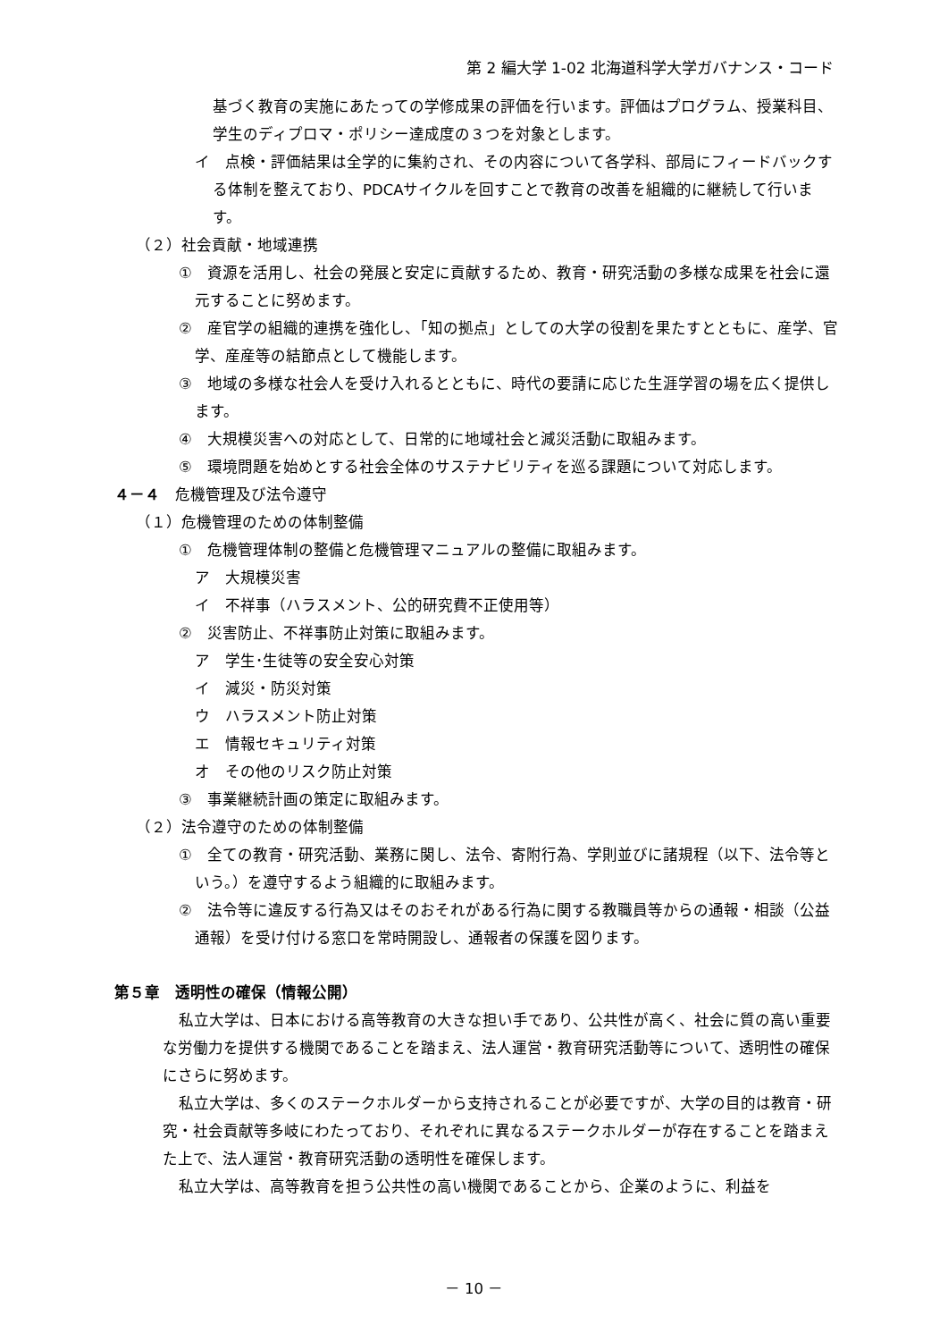第 2 編大学 1-02 北海道科学大学ガバナンス・コード
基づく教育の実施にあたっての学修成果の評価を行います。評価はプログラム、授業科目、学生のディプロマ・ポリシー達成度の３つを対象とします。
イ　点検・評価結果は全学的に集約され、その内容について各学科、部局にフィードバックする体制を整えており、PDCAサイクルを回すことで教育の改善を組織的に継続して行います。
（２）社会貢献・地域連携
①　資源を活用し、社会の発展と安定に貢献するため、教育・研究活動の多様な成果を社会に還元することに努めます。
②　産官学の組織的連携を強化し、「知の拠点」としての大学の役割を果たすとともに、産学、官学、産産等の結節点として機能します。
③　地域の多様な社会人を受け入れるとともに、時代の要請に応じた生涯学習の場を広く提供します。
④　大規模災害への対応として、日常的に地域社会と減災活動に取組みます。
⑤　環境問題を始めとする社会全体のサステナビリティを巡る課題について対応します。
４－４　危機管理及び法令遵守
（１）危機管理のための体制整備
①　危機管理体制の整備と危機管理マニュアルの整備に取組みます。
ア　大規模災害
イ　不祥事（ハラスメント、公的研究費不正使用等）
②　災害防止、不祥事防止対策に取組みます。
ア　学生･生徒等の安全安心対策
イ　減災・防災対策
ウ　ハラスメント防止対策
エ　情報セキュリティ対策
オ　その他のリスク防止対策
③　事業継続計画の策定に取組みます。
（２）法令遵守のための体制整備
①　全ての教育・研究活動、業務に関し、法令、寄附行為、学則並びに諸規程（以下、法令等という。）を遵守するよう組織的に取組みます。
②　法令等に違反する行為又はそのおそれがある行為に関する教職員等からの通報・相談（公益通報）を受け付ける窓口を常時開設し、通報者の保護を図ります。
第５章　透明性の確保（情報公開）
私立大学は、日本における高等教育の大きな担い手であり、公共性が高く、社会に質の高い重要な労働力を提供する機関であることを踏まえ、法人運営・教育研究活動等について、透明性の確保にさらに努めます。
私立大学は、多くのステークホルダーから支持されることが必要ですが、大学の目的は教育・研究・社会貢献等多岐にわたっており、それぞれに異なるステークホルダーが存在することを踏まえた上で、法人運営・教育研究活動の透明性を確保します。
私立大学は、高等教育を担う公共性の高い機関であることから、企業のように、利益を
－ 10 －